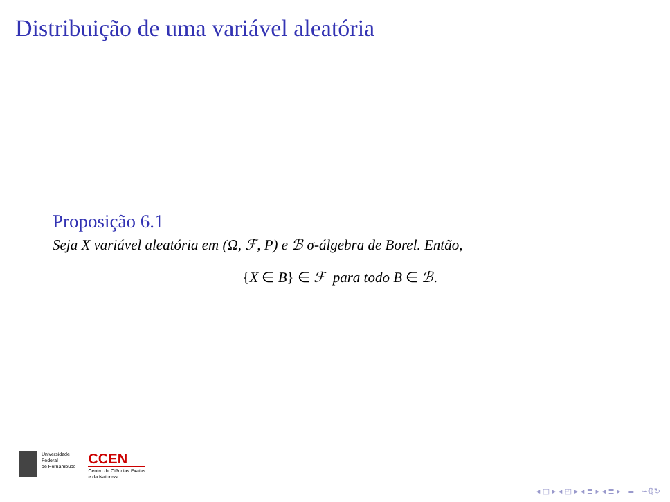Distribuição de uma variável aleatória
Proposição 6.1
Seja X variável aleatória em (Ω, ℱ, P) e ℬ σ-álgebra de Borel. Então,
{X ∈ B} ∈ ℱ para todo B ∈ ℬ.
Universidade
Federal
de Pernambuco
CCEN
Centro de Ciências Exatas
e da Natureza
◂ □ ▸ ◂ ◰ ▸ ◂ ≣ ▸ ◂ ≣ ▸ ≡ ∽ℚ↻